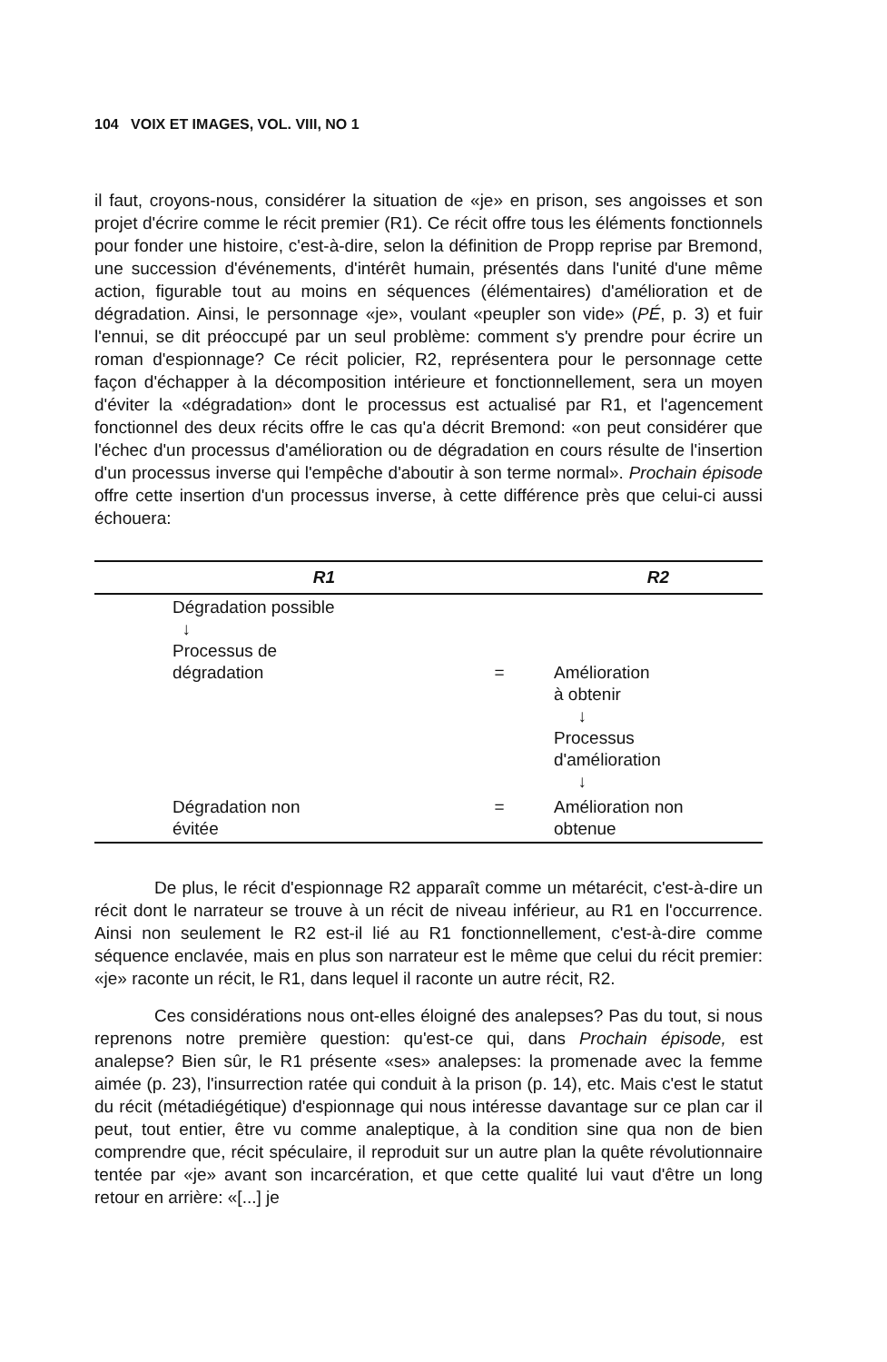104 VOIX ET IMAGES, VOL. VIII, NO 1
il faut, croyons-nous, considérer la situation de «je» en prison, ses angoisses et son projet d'écrire comme le récit premier (R1). Ce récit offre tous les éléments fonctionnels pour fonder une histoire, c'est-à-dire, selon la définition de Propp reprise par Bremond, une succession d'événements, d'intérêt humain, présentés dans l'unité d'une même action, figurable tout au moins en séquences (élémentaires) d'amélioration et de dégradation. Ainsi, le personnage «je», voulant «peupler son vide» (PÉ, p. 3) et fuir l'ennui, se dit préoccupé par un seul problème: comment s'y prendre pour écrire un roman d'espionnage? Ce récit policier, R2, représentera pour le personnage cette façon d'échapper à la décomposition intérieure et fonctionnellement, sera un moyen d'éviter la «dégradation» dont le processus est actualisé par R1, et l'agencement fonctionnel des deux récits offre le cas qu'a décrit Bremond: «on peut considérer que l'échec d'un processus d'amélioration ou de dégradation en cours résulte de l'insertion d'un processus inverse qui l'empêche d'aboutir à son terme normal». Prochain épisode offre cette insertion d'un processus inverse, à cette différence près que celui-ci aussi échouera:
| R1 | | R2 |
| --- | --- | --- |
| Dégradation possible ↓ Processus de dégradation | = | Amélioration à obtenir ↓ Processus d'amélioration ↓ |
| Dégradation non évitée | = | Amélioration non obtenue |
De plus, le récit d'espionnage R2 apparaît comme un métarécit, c'est-à-dire un récit dont le narrateur se trouve à un récit de niveau inférieur, au R1 en l'occurrence. Ainsi non seulement le R2 est-il lié au R1 fonctionnellement, c'est-à-dire comme séquence enclavée, mais en plus son narrateur est le même que celui du récit premier: «je» raconte un récit, le R1, dans lequel il raconte un autre récit, R2.
Ces considérations nous ont-elles éloigné des analepses? Pas du tout, si nous reprenons notre première question: qu'est-ce qui, dans Prochain épisode, est analepse? Bien sûr, le R1 présente «ses» analepses: la promenade avec la femme aimée (p. 23), l'insurrection ratée qui conduit à la prison (p. 14), etc. Mais c'est le statut du récit (métadiégétique) d'espionnage qui nous intéresse davantage sur ce plan car il peut, tout entier, être vu comme analeptique, à la condition sine qua non de bien comprendre que, récit spéculaire, il reproduit sur un autre plan la quête révolutionnaire tentée par «je» avant son incarcération, et que cette qualité lui vaut d'être un long retour en arrière: «[...] je